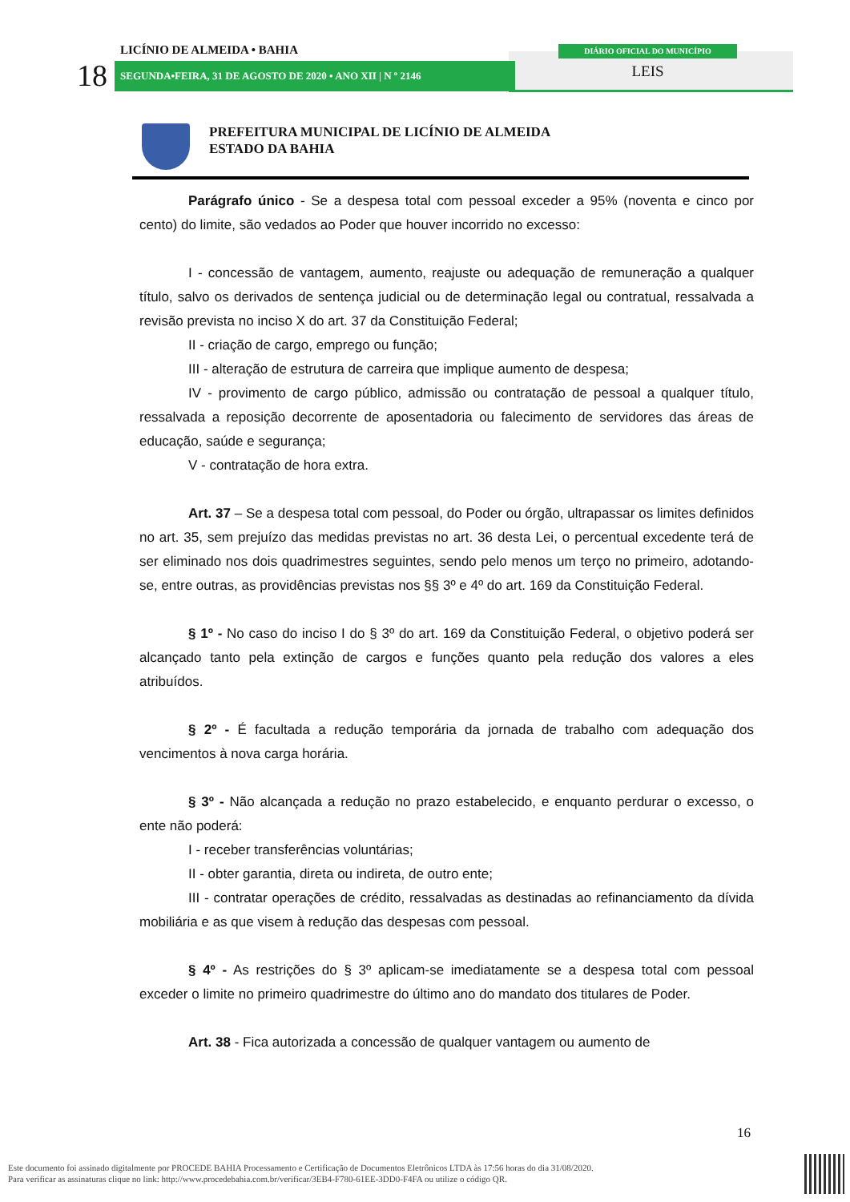LICÍNIO DE ALMEIDA • BAHIA
18 SEGUNDA•FEIRA, 31 DE AGOSTO DE 2020 • ANO XII | N º 2146
DIÁRIO OFICIAL DO MUNICÍPIO
LEIS
PREFEITURA MUNICIPAL DE LICÍNIO DE ALMEIDA
ESTADO DA BAHIA
Parágrafo único - Se a despesa total com pessoal exceder a 95% (noventa e cinco por cento) do limite, são vedados ao Poder que houver incorrido no excesso:
I - concessão de vantagem, aumento, reajuste ou adequação de remuneração a qualquer título, salvo os derivados de sentença judicial ou de determinação legal ou contratual, ressalvada a revisão prevista no inciso X do art. 37 da Constituição Federal;
II - criação de cargo, emprego ou função;
III - alteração de estrutura de carreira que implique aumento de despesa;
IV - provimento de cargo público, admissão ou contratação de pessoal a qualquer título, ressalvada a reposição decorrente de aposentadoria ou falecimento de servidores das áreas de educação, saúde e segurança;
V - contratação de hora extra.
Art. 37 – Se a despesa total com pessoal, do Poder ou órgão, ultrapassar os limites definidos no art. 35, sem prejuízo das medidas previstas no art. 36 desta Lei, o percentual excedente terá de ser eliminado nos dois quadrimestres seguintes, sendo pelo menos um terço no primeiro, adotando-se, entre outras, as providências previstas nos §§ 3º e 4º do art. 169 da Constituição Federal.
§ 1º - No caso do inciso I do § 3º do art. 169 da Constituição Federal, o objetivo poderá ser alcançado tanto pela extinção de cargos e funções quanto pela redução dos valores a eles atribuídos.
§ 2º - É facultada a redução temporária da jornada de trabalho com adequação dos vencimentos à nova carga horária.
§ 3º - Não alcançada a redução no prazo estabelecido, e enquanto perdurar o excesso, o ente não poderá:
I - receber transferências voluntárias;
II - obter garantia, direta ou indireta, de outro ente;
III - contratar operações de crédito, ressalvadas as destinadas ao refinanciamento da dívida mobiliária e as que visem à redução das despesas com pessoal.
§ 4º - As restrições do § 3º aplicam-se imediatamente se a despesa total com pessoal exceder o limite no primeiro quadrimestre do último ano do mandato dos titulares de Poder.
Art. 38 - Fica autorizada a concessão de qualquer vantagem ou aumento de
16
Este documento foi assinado digitalmente por PROCEDE BAHIA Processamento e Certificação de Documentos Eletrônicos LTDA às 17:56 horas do dia 31/08/2020.
Para verificar as assinaturas clique no link: http://www.procedebahia.com.br/verificar/3EB4-F780-61EE-3DD0-F4FA ou utilize o código QR.